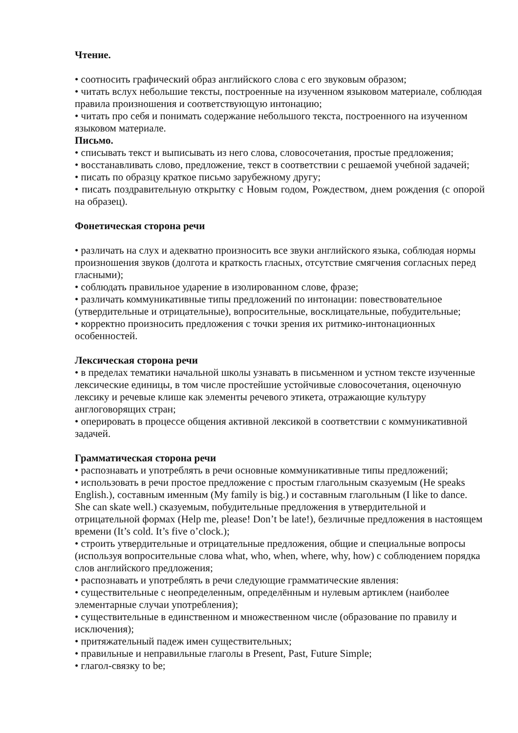Чтение.
• соотносить графический образ английского слова с его звуковым образом;
• читать вслух небольшие тексты, построенные на изученном языковом материале, соблюдая правила произношения и соответствующую интонацию;
• читать про себя и понимать содержание небольшого текста, построенного на изученном языковом материале.
Письмо.
• списывать текст и выписывать из него слова, словосочетания, простые предложения;
• восстанавливать слово, предложение, текст в соответствии с решаемой учебной задачей;
• писать по образцу краткое письмо зарубежному другу;
• писать поздравительную открытку с Новым годом, Рождеством, днем рождения (с опорой на образец).
Фонетическая сторона речи
• различать на слух и адекватно произносить все звуки английского языка, соблюдая нормы произношения звуков (долгота и краткость гласных, отсутствие смягчения согласных перед гласными);
• соблюдать правильное ударение в изолированном слове, фразе;
• различать коммуникативные типы предложений по интонации: повествовательное (утвердительные и отрицательные), вопросительные, восклицательные, побудительные;
• корректно произносить предложения с точки зрения их ритмико-интонационных особенностей.
Лексическая сторона речи
• в пределах тематики начальной школы узнавать в письменном и устном тексте изученные лексические единицы, в том числе простейшие устойчивые словосочетания, оценочную лексику и речевые клише как элементы речевого этикета, отражающие культуру англоговорящих стран;
• оперировать в процессе общения активной лексикой в соответствии с коммуникативной задачей.
Грамматическая сторона речи
• распознавать и употреблять в речи основные коммуникативные типы предложений;
• использовать в речи простое предложение с простым глагольным сказуемым (He speaks English.), составным именным (My family is big.) и составным глагольным (I like to dance. She can skate well.) сказуемым, побудительные предложения в утвердительной и отрицательной формах (Help me, please! Don’t be late!), безличные предложения в настоящем времени (It’s cold. It’s five o’clock.);
• строить утвердительные и отрицательные предложения, общие и специальные вопросы (используя вопросительные слова what, who, when, where, why, how) с соблюдением порядка слов английского предложения;
• распознавать и употреблять в речи следующие грамматические явления:
• существительные с неопределенным, определённым и нулевым артиклем (наиболее элементарные случаи употребления);
• существительные в единственном и множественном числе (образование по правилу и исключения);
• притяжательный падеж имен существительных;
• правильные и неправильные глаголы в Present, Past, Future Simple;
• глагол-связку to be;